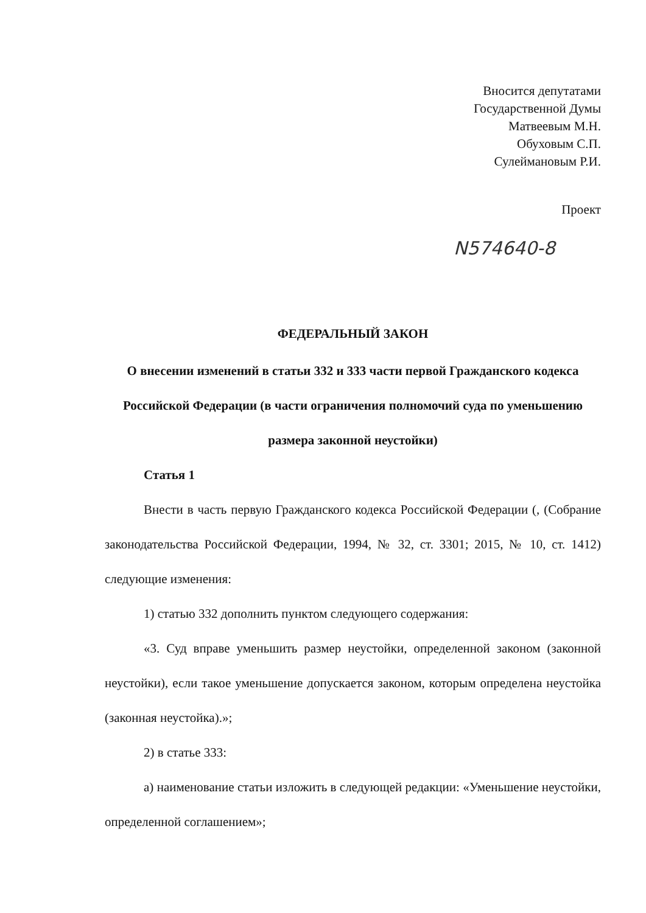Вносится депутатами
Государственной Думы
Матвеевым М.Н.
Обуховым С.П.
Сулеймановым Р.И.
Проект
N574640-8
ФЕДЕРАЛЬНЫЙ ЗАКОН
О внесении изменений в статьи 332 и 333 части первой Гражданского кодекса Российской Федерации (в части ограничения полномочий суда по уменьшению размера законной неустойки)
Статья 1
Внести в часть первую Гражданского кодекса Российской Федерации (, (Собрание законодательства Российской Федерации, 1994, № 32, ст. 3301; 2015, № 10, ст. 1412) следующие изменения:
1) статью 332 дополнить пунктом следующего содержания:
«3. Суд вправе уменьшить размер неустойки, определенной законом (законной неустойки), если такое уменьшение допускается законом, которым определена неустойка (законная неустойка).»;
2) в статье 333:
а) наименование статьи изложить в следующей редакции: «Уменьшение неустойки, определенной соглашением»;